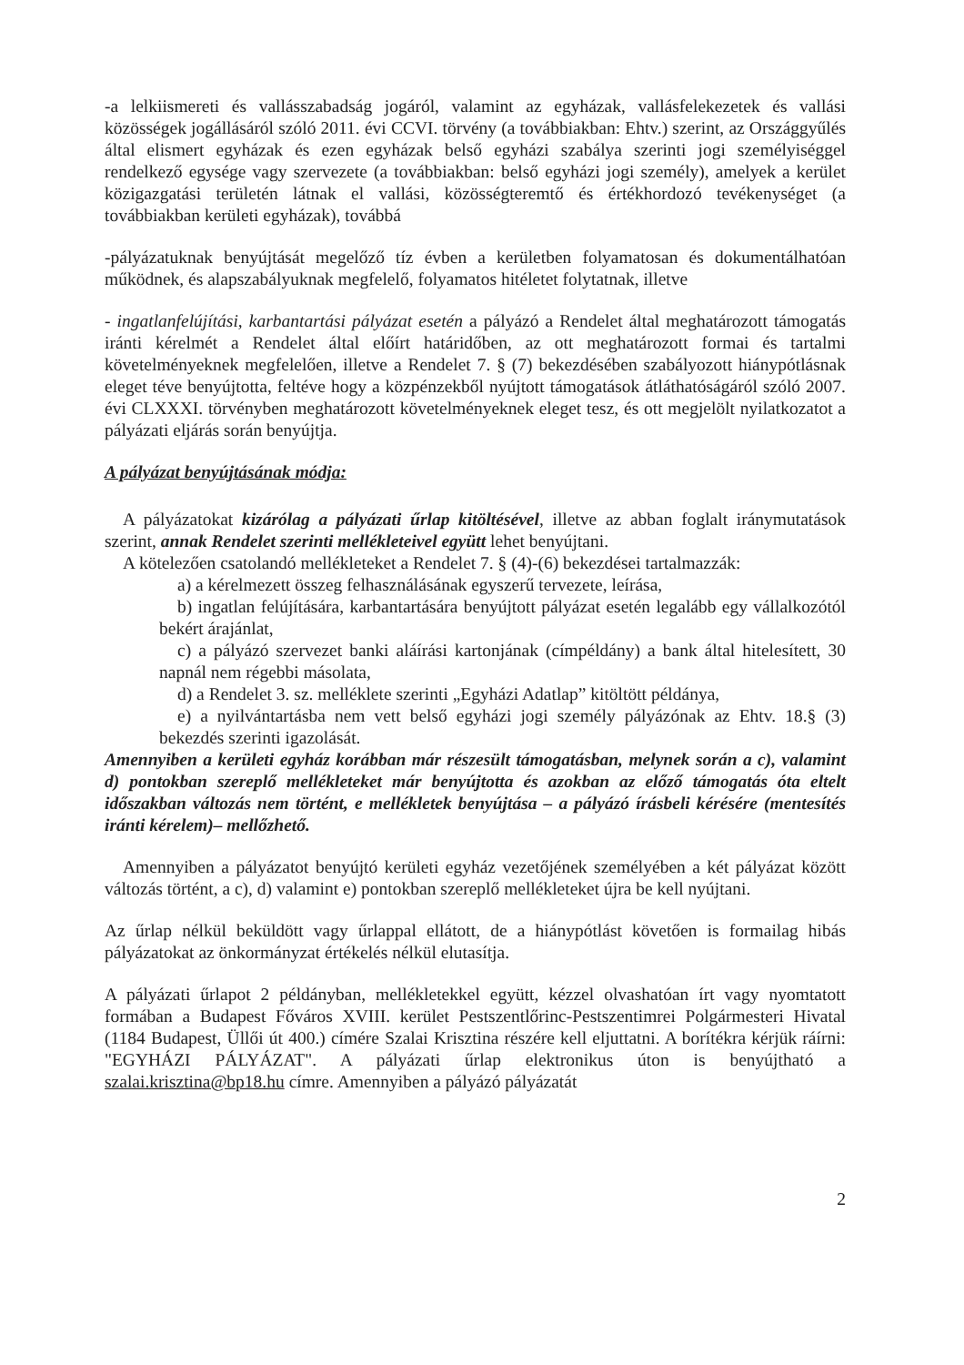-a lelkiismereti és vallásszabadság jogáról, valamint az egyházak, vallásfelekezetek és vallási közösségek jogállásáról szóló 2011. évi CCVI. törvény (a továbbiakban: Ehtv.) szerint, az Országgyűlés által elismert egyházak és ezen egyházak belső egyházi szabálya szerinti jogi személyiséggel rendelkező egysége vagy szervezete (a továbbiakban: belső egyházi jogi személy), amelyek a kerület közigazgatási területén látnak el vallási, közösségteremtő és értékhordozó tevékenységet (a továbbiakban kerületi egyházak), továbbá
-pályázatuknak benyújtását megelőző tíz évben a kerületben folyamatosan és dokumentálhatóan működnek, és alapszabályuknak megfelelő, folyamatos hitéletet folytatnak, illetve
- ingatlanfelújítási, karbantartási pályázat esetén a pályázó a Rendelet által meghatározott támogatás iránti kérelmét a Rendelet által előírt határidőben, az ott meghatározott formai és tartalmi követelményeknek megfelelően, illetve a Rendelet 7. § (7) bekezdésében szabályozott hiánypótlásnak eleget téve benyújtotta, feltéve hogy a közpénzekből nyújtott támogatások átláthatóságáról szóló 2007. évi CLXXXI. törvényben meghatározott követelményeknek eleget tesz, és ott megjelölt nyilatkozatot a pályázati eljárás során benyújtja.
A pályázat benyújtásának módja:
A pályázatokat kizárólag a pályázati űrlap kitöltésével, illetve az abban foglalt iránymutatások szerint, annak Rendelet szerinti mellékleteivel együtt lehet benyújtani.
A kötelezően csatolandó mellékleteket a Rendelet 7. § (4)-(6) bekezdései tartalmazzák:
a) a kérelmezett összeg felhasználásának egyszerű tervezete, leírása,
b) ingatlan felújítására, karbantartására benyújtott pályázat esetén legalább egy vállalkozótól bekért árajánlat,
c) a pályázó szervezet banki aláírási kartonjának (címpéldány) a bank által hitelesített, 30 napnál nem régebbi másolata,
d) a Rendelet 3. sz. melléklete szerinti „Egyházi Adatlap” kitöltött példánya,
e) a nyilvántartásba nem vett belső egyházi jogi személy pályázónak az Ehtv. 18.§ (3) bekezdés szerinti igazolását.
Amennyiben a kerületi egyház korábban már részesült támogatásban, melynek során a c), valamint d) pontokban szereplő mellékleteket már benyújtotta és azokban az előző támogatás óta eltelt időszakban változás nem történt, e mellékletek benyújtása – a pályázó írásbeli kérésére (mentesítés iránti kérelem)– mellőzhető.
Amennyiben a pályázatot benyújtó kerületi egyház vezetőjének személyében a két pályázat között változás történt, a c), d) valamint e) pontokban szereplő mellékleteket újra be kell nyújtani.
Az űrlap nélkül beküldött vagy űrlappal ellátott, de a hiánypótlást követően is formailag hibás pályázatokat az önkormányzat értékelés nélkül elutasítja.
A pályázati űrlapot 2 példányban, mellékletekkel együtt, kézzel olvashatóan írt vagy nyomtatott formában a Budapest Főváros XVIII. kerület Pestszentlőrinc-Pestszentimrei Polgármesteri Hivatal (1184 Budapest, Üllői út 400.) címére Szalai Krisztina részére kell eljuttatni. A borítékra kérjük ráírni: "EGYHÁZI PÁLYÁZAT". A pályázati űrlap elektronikus úton is benyújtható a szalai.krisztina@bp18.hu címre. Amennyiben a pályázó pályázatát
2